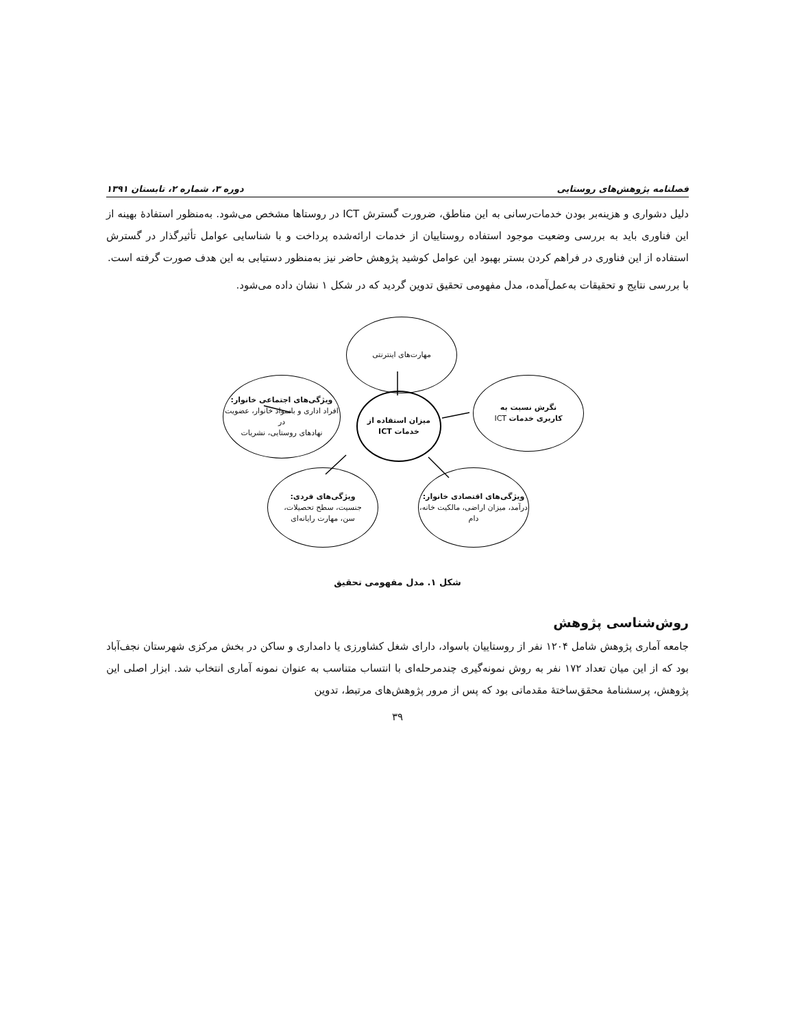فصلنامه پژوهش‌های روستایی دوره ۳، شماره ۲، تابستان ۱۳۹۱
دلیل دشواری و هزینه‌بر بودن خدمات‌رسانی به این مناطق، ضرورت گسترش ICT در روستاها مشخص می‌شود. به‌منظور استفادهٔ بهینه از این فناوری باید به بررسی وضعیت موجود استفاده روستاییان از خدمات ارائه‌شده پرداخت و با شناسایی عوامل تأثیرگذار در گسترش استفاده از این فناوری در فراهم کردن بستر بهبود این عوامل کوشید پژوهش حاضر نیز به‌منظور دستیابی به این هدف صورت گرفته است.
با بررسی نتایج و تحقیقات به‌عمل‌آمده، مدل مفهومی تحقیق تدوین گردید که در شکل ۱ نشان داده می‌شود.
مهارت‌های اینترنتی
نگرش نسبت به
کاربری خدمات ICT
میزان استفاده از
خدمات ICT
ویژگی‌های اجتماعی خانوار:
افراد اداری و باسواد خانوار، عضویت در
نهادهای روستایی، نشریات
ویژگی‌های اقتصادی خانوار:
درآمد، میزان اراضی، مالکیت خانه، دام
ویژگی‌های فردی:
جنسیت، سطح تحصیلات،
سن، مهارت رایانه‌ای
شکل ۱. مدل مفهومی تحقیق
روش‌شناسی پژوهش
جامعه آماری پژوهش شامل ۱۲۰۴ نفر از روستاییان باسواد، دارای شغل کشاورزی یا دامداری و ساکن در بخش مرکزی شهرستان نجف‌آباد بود که از این میان تعداد ۱۷۲ نفر به روش نمونه‌گیری چندمرحله‌ای با انتساب متناسب به عنوان نمونه آماری انتخاب شد. ابزار اصلی این پژوهش، پرسشنامهٔ محقق‌ساختهٔ مقدماتی بود که پس از مرور پژوهش‌های مرتبط، تدوین
۳۹